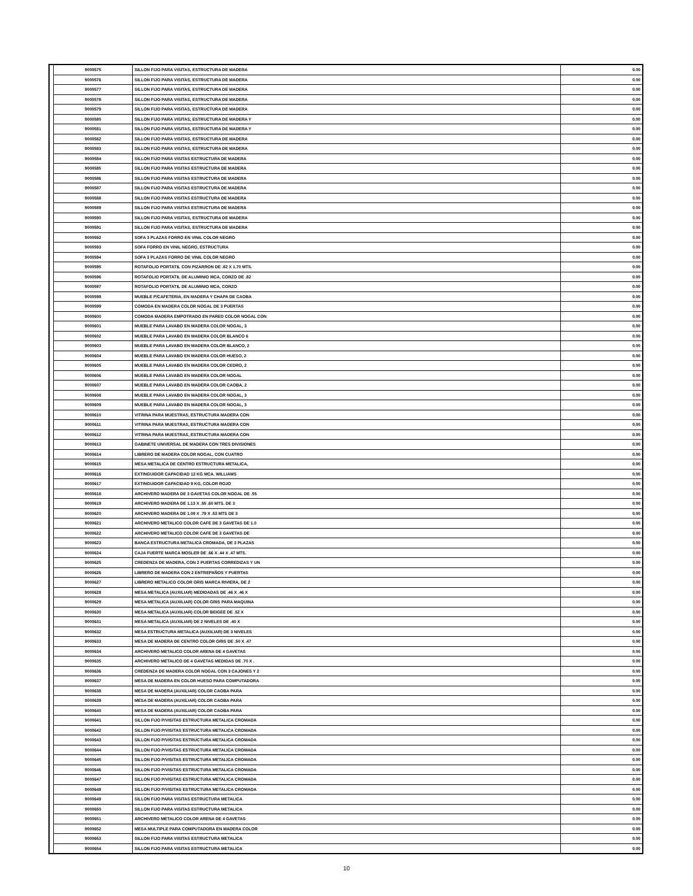| | 9000575 | SILLON FIJO PARA VISITAS, ESTRUCTURA DE MADERA | 0.00 |
| | 9000576 | SILLON FIJO PARA VISITAS, ESTRUCTURA DE MADERA | 0.00 |
| | 9000577 | SILLON FIJO PARA VISITAS, ESTRUCTURA DE MADERA | 0.00 |
| | 9000578 | SILLON FIJO PARA VISITAS, ESTRUCTURA DE MADERA | 0.00 |
| | 9000579 | SILLON FIJO PARA VISITAS, ESTRUCTURA DE MADERA | 0.00 |
| | 9000580 | SILLON FIJO PARA VISITAS, ESTRUCTURA DE MADERA Y | 0.00 |
| | 9000581 | SILLON FIJO PARA VISITAS, ESTRUCTURA DE MADERA Y | 0.00 |
| | 9000582 | SILLON FIJO PARA VISITAS, ESTRUCTURA DE MADERA | 0.00 |
| | 9000583 | SILLON FIJO PARA VISITAS, ESTRUCTURA DE MADERA | 0.00 |
| | 9000584 | SILLON FIJO PARA VISITAS ESTRUCTURA DE MADERA | 0.00 |
| | 9000585 | SILLON FIJO PARA VISITAS ESTRUCTURA DE MADERA | 0.00 |
| | 9000586 | SILLON FIJO PARA VISITAS ESTRUCTURA DE MADERA | 0.00 |
| | 9000587 | SILLON FIJO PARA VISITAS ESTRUCTURA DE MADERA | 0.00 |
| | 9000588 | SILLON FIJO PARA VISITAS ESTRUCTURA DE MADERA | 0.00 |
| | 9000589 | SILLON FIJO PARA VISITAS ESTRUCTURA DE MADERA | 0.00 |
| | 9000590 | SILLON FIJO PARA VISITAS, ESTRUCTURA DE MADERA | 0.00 |
| | 9000591 | SILLON FIJO PARA VISITAS, ESTRUCTURA DE MADERA | 0.00 |
| | 9000592 | SOFA 3 PLAZAS FORRO EN VINIL COLOR NEGRO | 0.00 |
| | 9000593 | SOFA FORRO EN VINIL NEGRO, ESTRUCTURA | 0.00 |
| | 9000594 | SOFA 3 PLAZAS FORRO DE VINIL COLOR NEGRO | 0.00 |
| | 9000595 | ROTAFOLIO PORTATIL CON PIZARRON DE .82 X 1.70 MTS. | 0.00 |
| | 9000596 | ROTAFOLIO PORTATIL DE ALUMINIO MCA, CORZO DE .82 | 0.00 |
| | 9000597 | ROTAFOLIO PORTATIL DE ALUMINIO MCA, CORZO | 0.00 |
| | 9000598 | MUEBLE P/CAFETERIA, EN MADERA Y CHAPA DE CAOBA | 0.00 |
| | 9000599 | COMODA EN MADERA COLOR NOGAL DE 3 PUERTAS | 0.00 |
| | 9000600 | COMODA MADERA EMPOTRADO EN PARED COLOR NOGAL CON | 0.00 |
| | 9000601 | MUEBLE PARA LAVABO EN MADERA COLOR NOGAL, 3 | 0.00 |
| | 9000602 | MUEBLE PARA LAVABO EN MADERA COLOR BLANCO 6 | 0.00 |
| | 9000603 | MUEBLE PARA LAVABO EN MADERA COLOR BLANCO, 2 | 0.00 |
| | 9000604 | MUEBLE PARA LAVABO EN MADERA COLOR HUESO, 2 | 0.00 |
| | 9000605 | MUEBLE PARA LAVABO EN MADERA COLOR CEDRO, 2 | 0.00 |
| | 9000606 | MUEBLE PARA LAVABO EN MADERA COLOR NOGAL | 0.00 |
| | 9000607 | MUEBLE PARA LAVABO EN MADERA COLOR CAOBA, 2 | 0.00 |
| | 9000608 | MUEBLE PARA LAVABO EN MADERA COLOR NOGAL, 3 | 0.00 |
| | 9000609 | MUEBLE PARA LAVABO EN MADERA COLOR NOGAL, 3 | 0.00 |
| | 9000610 | VITRINA PARA MUESTRAS, ESTRUCTURA MADERA CON | 0.00 |
| | 9000611 | VITRINA PARA MUESTRAS, ESTRUCTURA MADERA CON | 0.00 |
| | 9000612 | VITRINA PARA MUESTRAS, ESTRUCTURA MADERA CON | 0.00 |
| | 9000613 | GABINETE UNIVERSAL DE MADERA CON TRES DIVISIONES | 0.00 |
| | 9000614 | LIBRERO DE MADERA COLOR NOGAL, CON CUATRO | 0.00 |
| | 9000615 | MESA METALICA DE CENTRO ESTRUCTURA METALICA, | 0.00 |
| | 9000616 | EXTINGUIDOR CAPACIDAD 12 KG MCA. WILLIAMS | 0.00 |
| | 9000617 | EXTINGUIDOR CAPACIDAD 9 KG, COLOR ROJO | 0.00 |
| | 9000618 | ARCHIVERO MADERA DE 3 GAVETAS COLOR NOGAL DE .55 | 0.00 |
| | 9000619 | ARCHIVERO MADERA DE 1.13 X .55 .60 MTS. DE 3 | 0.00 |
| | 9000620 | ARCHIVERO MADERA DE 1.09 X .79 X .53 MTS DE 3 | 0.00 |
| | 9000621 | ARCHIVERO METALICO COLOR CAFE DE 3 GAVETAS DE 1.0 | 0.00 |
| | 9000622 | ARCHIVERO METALICO COLOR CAFE DE 3 GAVETAS DE | 0.00 |
| | 9000623 | BANCA ESTRUCTURA METALICA CROMADA, DE 3 PLAZAS | 0.00 |
| | 9000624 | CAJA FUERTE MARCA MOSLER DE .66 X .44 X .47 MTS. | 0.00 |
| | 9000625 | CREDENZA DE MADERA, CON 2 PUERTAS CORREDIZAS Y UN | 0.00 |
| | 9000626 | LIBRERO DE MADERA CON 2 ENTREPAÑOS Y PUERTAS | 0.00 |
| | 9000627 | LIBRERO METALICO COLOR GRIS MARCA RIVIERA, DE 2 | 0.00 |
| | 9000628 | MESA METALICA (AUXILIAR) MEDIDADAS DE .46 X .46 X | 0.00 |
| | 9000629 | MESA METALICA (AUXILIAR) COLOR GRIS PARA MAQUINA | 0.00 |
| | 9000630 | MESA METALICA (AUXILIAR) COLOR BEIGEE DE .52 X | 0.00 |
| | 9000631 | MESA METALICA (AUXILIAR) DE 2 NIVELES DE .40 X | 0.00 |
| | 9000632 | MESA ESTRUCTURA METALICA (AUXILIAR) DE 3 NIVELES | 0.00 |
| | 9000633 | MESA DE MADERA DE CENTRO COLOR GRIS DE .50 X .47 | 0.00 |
| | 9000634 | ARCHIVERO METALICO COLOR ARENA DE 4 GAVETAS | 0.00 |
| | 9000635 | ARCHIVERO METALICO DE 4 GAVETAS MEDIDAS DE .70 X . | 0.00 |
| | 9000636 | CREDENZA DE MADERA COLOR NOGAL CON 3 CAJONES Y 2 | 0.00 |
| | 9000637 | MESA DE MADERA EN COLOR HUESO PARA COMPUTADORA | 0.00 |
| | 9000638 | MESA DE MADERA (AUXILIAR) COLOR CAOBA PARA | 0.00 |
| | 9000639 | MESA DE MADERA (AUXILIAR) COLOR CAOBA PARA | 0.00 |
| | 9000640 | MESA DE MADERA (AUXILIAR) COLOR CAOBA PARA | 0.00 |
| | 9000641 | SILLON FIJO P/VISITAS ESTRUCTURA METALICA CROMADA | 0.00 |
| | 9000642 | SILLON FIJO P/VISITAS ESTRUCTURA METALICA CROMADA | 0.00 |
| | 9000643 | SILLON FIJO P/VISITAS ESTRUCTURA METALICA CROMADA | 0.00 |
| | 9000644 | SILLON FIJO P/VISITAS ESTRUCTURA METALICA CROMADA | 0.00 |
| | 9000645 | SILLON FIJO P/VISITAS ESTRUCTURA METALICA CROMADA | 0.00 |
| | 9000646 | SILLON FIJO P/VISITAS ESTRUCTURA METALICA CROMADA | 0.00 |
| | 9000647 | SILLON FIJO P/VISITAS ESTRUCTURA METALICA CROMADA | 0.00 |
| | 9000648 | SILLON FIJO P/VISITAS ESTRUCTURA METALICA CROMADA | 0.00 |
| | 9000649 | SILLON FIJO PARA VISITAS ESTRUCTURA METALICA | 0.00 |
| | 9000650 | SILLON FIJO PARA VISITAS ESTRUCTURA METALICA | 0.00 |
| | 9000651 | ARCHIVERO METALICO COLOR ARENA DE 4 GAVETAS | 0.00 |
| | 9000652 | MESA MULTIPLE PARA COMPUTADORA EN MADERA COLOR | 0.00 |
| | 9000653 | SILLON FIJO PARA VISITAS ESTRUCTURA METALICA | 0.00 |
| | 9000654 | SILLON FIJO PARA VISITAS ESTRUCTURA METALICA | 0.00 |
10